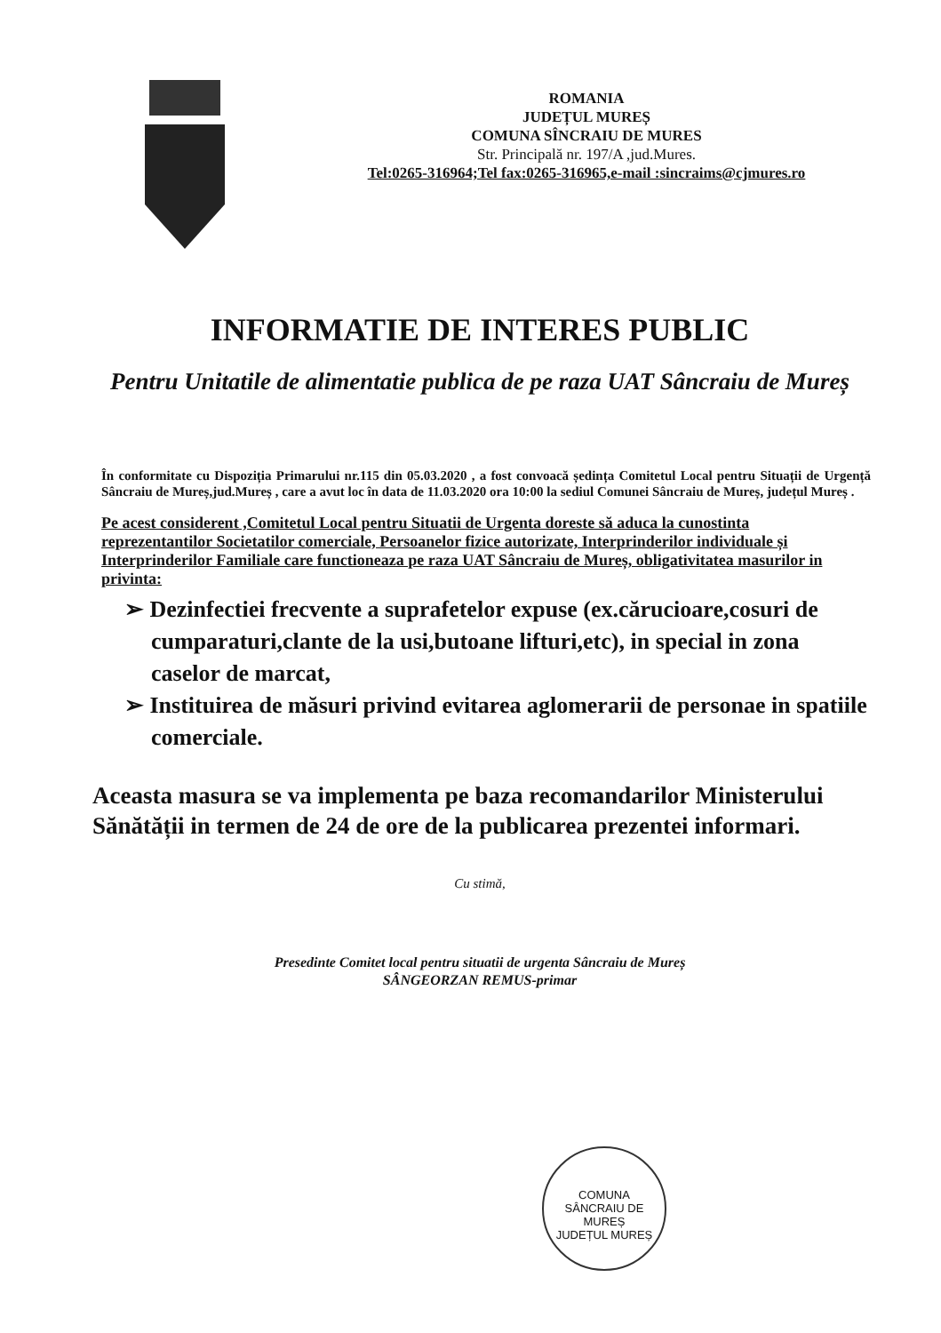ROMANIA
JUDEȚUL MUREȘ
COMUNA SÎNCRAIU DE MURES
Str. Principală nr. 197/A ,jud.Mures.
Tel:0265-316964;Tel fax:0265-316965,e-mail :sincraims@cjmures.ro
INFORMATIE DE INTERES PUBLIC
Pentru Unitatile de alimentatie publica de pe raza UAT Sâncraiu de Mureș
În conformitate cu Dispoziția Primarului nr.115 din 05.03.2020 , a fost convoacă ședința Comitetul Local pentru Situații de Urgență Sâncraiu de Mureș,jud.Mureș , care a avut loc în data de 11.03.2020 ora 10:00 la sediul Comunei Sâncraiu de Mureș, județul Mureș .
Pe acest considerent ,Comitetul Local pentru Situatii de Urgenta doreste să aduca la cunostinta reprezentantilor Societatilor comerciale, Persoanelor fizice autorizate, Interprinderilor individuale și Interprinderilor Familiale care functioneaza pe raza UAT Sâncraiu de Mureș, obligativitatea masurilor in privinta:
➢ Dezinfectiei frecvente a suprafetelor expuse (ex.cărucioare,cosuri de cumparaturi,clante de la usi,butoane lifturi,etc), in special in zona caselor de marcat,
➢ Instituirea de măsuri privind evitarea aglomerarii de personae in spatiile comerciale.
Aceasta masura se va implementa pe baza recomandarilor Ministerului Sănătății in termen de 24 de ore de la publicarea prezentei informari.
Cu stimă,
Presedinte Comitet local pentru situatii de urgenta Sâncraiu de Mureș
SÂNGEORZAN REMUS-primar
COMUNA
SÂNCRAIU DE MUREȘ
JUDEȚUL MUREȘ